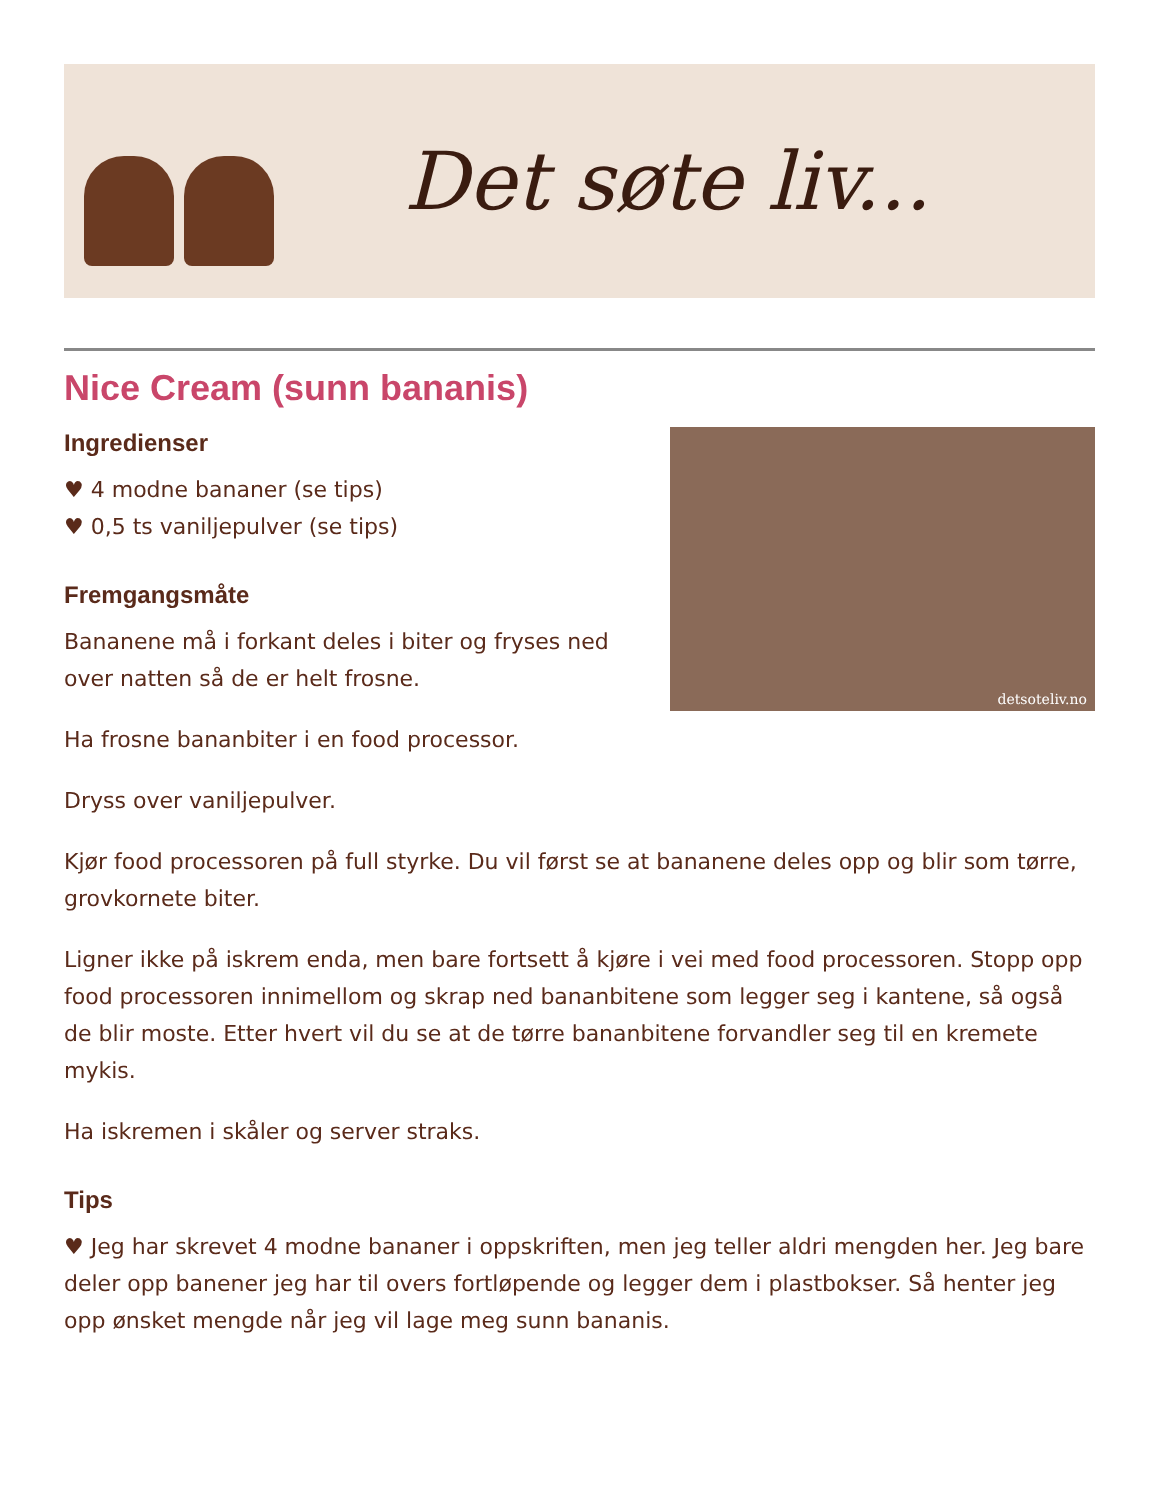Det søte liv...
Nice Cream (sunn bananis)
detsoteliv.no
Ingredienser
♥ 4 modne bananer (se tips)
♥ 0,5 ts vaniljepulver (se tips)
Fremgangsmåte
Bananene må i forkant deles i biter og fryses ned over natten så de er helt frosne.
Ha frosne bananbiter i en food processor.
Dryss over vaniljepulver.
Kjør food processoren på full styrke. Du vil først se at bananene deles opp og blir som tørre, grovkornete biter.
Ligner ikke på iskrem enda, men bare fortsett å kjøre i vei med food processoren. Stopp opp food processoren innimellom og skrap ned bananbitene som legger seg i kantene, så også de blir moste. Etter hvert vil du se at de tørre bananbitene forvandler seg til en kremete mykis.
Ha iskremen i skåler og server straks.
Tips
♥ Jeg har skrevet 4 modne bananer i oppskriften, men jeg teller aldri mengden her. Jeg bare deler opp banener jeg har til overs fortløpende og legger dem i plastbokser. Så henter jeg opp ønsket mengde når jeg vil lage meg sunn bananis.